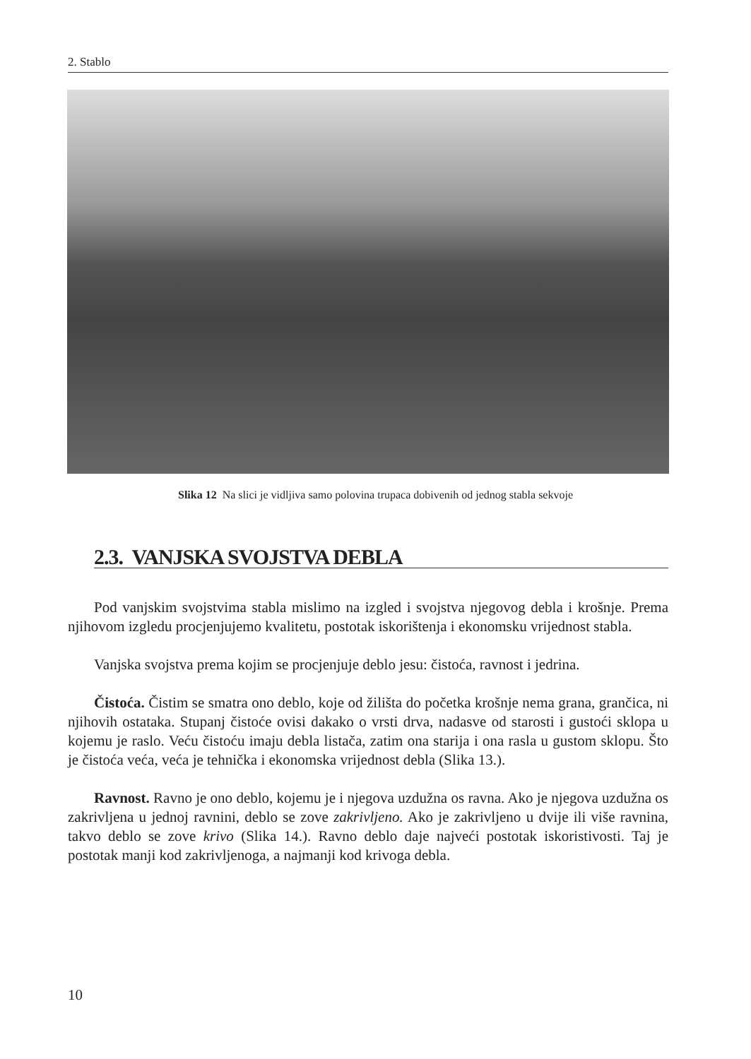2. Stablo
Slika 12 Na slici je vidljiva samo polovina trupaca dobivenih od jednog stabla sekvoje
2.3. VANJSKA SVOJSTVA DEBLA
Pod vanjskim svojstvima stabla mislimo na izgled i svojstva njegovog debla i krošnje. Prema njihovom izgledu procjenjujemo kvalitetu, postotak iskorištenja i ekonomsku vrijednost stabla.
Vanjska svojstva prema kojim se procjenjuje deblo jesu: čistoća, ravnost i jedrina.
Čistoća. Čistim se smatra ono deblo, koje od žilišta do početka krošnje nema grana, grančica, ni njihovih ostataka. Stupanj čistoće ovisi dakako o vrsti drva, nadasve od starosti i gustoći sklopa u kojemu je raslo. Veću čistoću imaju debla listača, zatim ona starija i ona rasla u gustom sklopu. Što je čistoća veća, veća je tehnička i ekonomska vrijednost debla (Slika 13.).
Ravnost. Ravno je ono deblo, kojemu je i njegova uzdužna os ravna. Ako je njegova uzdužna os zakrivljena u jednoj ravnini, deblo se zove zakrivljeno. Ako je zakrivljeno u dvije ili više ravnina, takvo deblo se zove krivo (Slika 14.). Ravno deblo daje najveći postotak iskoristivosti. Taj je postotak manji kod zakrivljenoga, a najmanji kod krivoga debla.
10